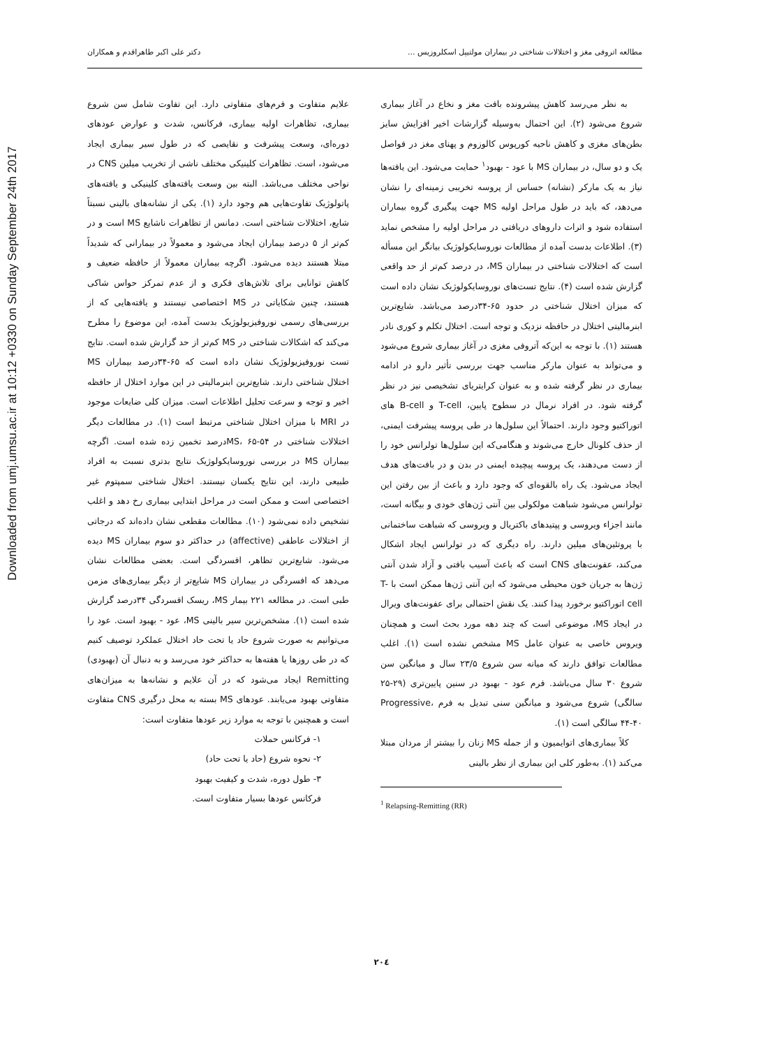Downloaded from umj.umsu.ac.ir at 10:12 +0330 on Sunday September 24th 2017
مطالعه اتروفی مغز و اختلالات شناختی در بیماران مولتیپل اسکلروزیس ... دکتر علی اکبر طاهراقدم و همکاران
به نظر می‌رسد کاهش پیشرونده بافت مغز و نخاع در آغاز بیماری شروع می‌شود (۲). این احتمال به‌وسیله گزارشات اخیر افزایش سایز بطن‌های مغزی و کاهش ناحیه کورپوس کالوزوم و پهنای مغز در فواصل یک و دو سال، در بیماران MS با عود - بهبود<sup>۱</sup> حمایت می‌شود. این یافته‌ها نیاز به یک مارکر (نشانه) حساس از پروسه تخریبی زمینه‌ای را نشان می‌دهد، که باید در طول مراحل اولیه MS جهت پیگیری گروه بیماران استفاده شود و اثرات داروهای دریافتی در مراحل اولیه را مشخص نماید (۳). اطلاعات بدست آمده از مطالعات نوروسایکولوژیک بیانگر این مسأله است که اختلالات شناختی در بیماران MS، در درصد کم‌تر از حد واقعی گزارش شده است (۴). نتایج تست‌های نوروسایکولوژیک نشان داده است که میزان اختلال شناختی در حدود ۶۵-۳۴درصد می‌باشد. شایع‌ترین ابنرمالیتی اختلال در حافظه نزدیک و توجه است. اختلال تکلم و کوری نادر هستند (۱). با توجه به این‌که آتروفی مغزی در آغاز بیماری شروع می‌شود و می‌تواند به عنوان مارکر مناسب جهت بررسی تأثیر دارو در ادامه بیماری در نظر گرفته شده و به عنوان کرایتریای تشخیصی نیز در نظر گرفته شود. در افراد نرمال در سطوح پایین، T-cell و B-cell های اتوراکتیو وجود دارند. احتمالاً این سلول‌ها در طی پروسه پیشرفت ایمنی، از حذف کلونال خارج می‌شوند و هنگامی‌که این سلول‌ها تولرانس خود را از دست می‌دهند، یک پروسه پیچیده ایمنی در بدن و در بافت‌های هدف ایجاد می‌شود. یک راه بالقوه‌ای که وجود دارد و باعث از بین رفتن این تولرانس می‌شود شباهت مولکولی بین آنتی ژن‌های خودی و بیگانه است، مانند اجزاء ویروسی و پپتیدهای باکتریال و ویروسی که شباهت ساختمانی با پروتئین‌های میلین دارند. راه دیگری که در تولرانس ایجاد اشکال می‌کند، عفونت‌های CNS است که باعث آسیب بافتی و آزاد شدن آنتی ژن‌ها به جریان خون محیطی می‌شود که این آنتی ژن‌ها ممکن است با T-cell اتوراکتیو برخورد پیدا کنند. یک نقش احتمالی برای عفونت‌های ویرال در ایجاد MS، موضوعی است که چند دهه مورد بحث است و همچنان ویروس خاصی به عنوان عامل MS مشخص نشده است (۱). اغلب مطالعات توافق دارند که میانه سن شروع ۲۳/۵ سال و میانگین سن شروع ۳۰ سال می‌باشد. فرم عود - بهبود در سنین پایین‌تری (۲۹-۲۵ سالگی) شروع می‌شود و میانگین سنی تبدیل به فرم Progressive، ۴۴-۴۰ سالگی است (۱).
کلاً بیماری‌های اتوایمیون و از جمله MS زنان را بیشتر از مردان مبتلا می‌کند (۱). به‌طور کلی این بیماری از نظر بالینی
<sup>1</sup> Relapsing-Remitting (RR)
علایم متفاوت و فرم‌های متفاوتی دارد. این تفاوت شامل سن شروع بیماری، تظاهرات اولیه بیماری، فرکانس، شدت و عوارض عودهای دوره‌ای، وسعت پیشرفت و نقایصی که در طول سیر بیماری ایجاد می‌شود، است. تظاهرات کلینیکی مختلف ناشی از تخریب میلین CNS در نواحی مختلف می‌باشد. البته بین وسعت یافته‌های کلینیکی و یافته‌های پاتولوژیک تفاوت‌هایی هم وجود دارد (۱). یکی از نشانه‌های بالینی نسبتاً شایع، اختلالات شناختی است. دمانس از تظاهرات ناشایع MS است و در کم‌تر از ۵ درصد بیماران ایجاد می‌شود و معمولاً در بیمارانی که شدیداً مبتلا هستند دیده می‌شود. اگرچه بیماران معمولاً از حافظه ضعیف و کاهش توانایی برای تلاش‌های فکری و از عدم تمرکز حواس شاکی هستند، چنین شکایاتی در MS اختصاصی نیستند و یافته‌هایی که از بررسی‌های رسمی نوروفیزیولوژیک بدست آمده، این موضوع را مطرح می‌کند که اشکالات شناختی در MS کم‌تر از حد گزارش شده است. نتایج تست نوروفیزیولوژیک نشان داده است که ۶۵-۳۴درصد بیماران MS اختلال شناختی دارند. شایع‌ترین ابنرمالیتی در این موارد اختلال از حافظه اخیر و توجه و سرعت تحلیل اطلاعات است. میزان کلی ضایعات موجود در MRI با میزان اختلال شناختی مرتبط است (۱). در مطالعات دیگر اختلالات شناختی در MS، ۶۵-۵۴درصد تخمین زده شده است. اگرچه بیماران MS در بررسی نوروسایکولوژیک نتایج بدتری نسبت به افراد طبیعی دارند، این نتایج یکسان نیستند. اختلال شناختی سمپتوم غیر اختصاصی است و ممکن است در مراحل ابتدایی بیماری رخ دهد و اغلب تشخیص داده نمی‌شود (۱۰). مطالعات مقطعی نشان داده‌اند که درجاتی از اختلالات عاطفی (affective) در حداکثر دو سوم بیماران MS دیده می‌شود. شایع‌ترین تظاهر، افسردگی است. بعضی مطالعات نشان می‌دهد که افسردگی در بیماران MS شایع‌تر از دیگر بیماری‌های مزمن طبی است. در مطالعه ۲۲۱ بیمار MS، ریسک افسردگی ۳۴درصد گزارش شده است (۱). مشخص‌ترین سیر بالینی MS، عود - بهبود است. عود را می‌توانیم به صورت شروع حاد یا تحت حاد اختلال عملکرد توصیف کنیم که در طی روزها یا هفته‌ها به حداکثر خود می‌رسد و به دنبال آن (بهبودی) Remitting ایجاد می‌شود که در آن علایم و نشانه‌ها به میزان‌های متفاوتی بهبود می‌یابند. عودهای MS بسته به محل درگیری CNS متفاوت است و همچنین با توجه به موارد زیر عودها متفاوت است:
۱- فرکانس حملات
۲- نحوه شروع (حاد یا تحت حاد)
۳- طول دوره، شدت و کیفیت بهبود
فرکانس عودها بسیار متفاوت است.
۲۰٤